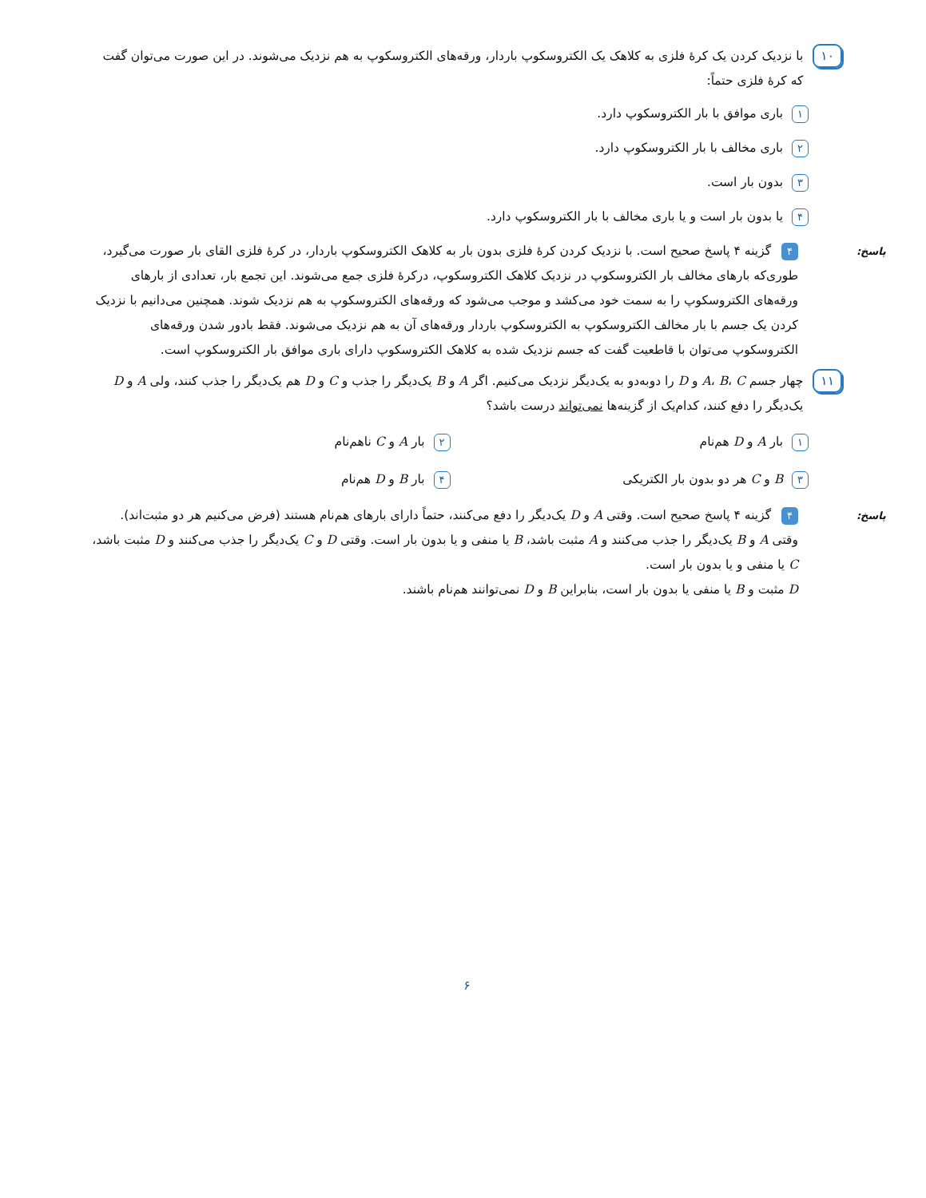۱۰
با نزدیک کردن یک کرهٔ فلزی به کلاهک یک الکتروسکوپ باردار، ورقه‌های الکتروسکوپ به هم نزدیک می‌شوند. در این صورت می‌توان گفت که کرهٔ فلزی حتماً:
۱ باری موافق با بار الکتروسکوپ دارد.
۲ باری مخالف با بار الکتروسکوپ دارد.
۳ بدون بار است.
۴ یا بدون بار است و یا باری مخالف با بار الکتروسکوپ دارد.
پاسخ:
۴ گزینه ۴ پاسخ صحیح است. با نزدیک کردن کرهٔ فلزی بدون بار به کلاهک الکتروسکوپ باردار، در کرهٔ فلزی القای بار صورت می‌گیرد، طوری‌که بارهای مخالف بار الکتروسکوپ در نزدیک کلاهک الکتروسکوپ، درکرهٔ فلزی جمع می‌شوند. این تجمع بار، تعدادی از بارهای ورقه‌های الکتروسکوپ را به سمت خود می‌کشد و موجب می‌شود که ورقه‌های الکتروسکوپ به هم نزدیک شوند. همچنین می‌دانیم با نزدیک کردن یک جسم با بار مخالف الکتروسکوپ به الکتروسکوپ باردار ورقه‌های آن به هم نزدیک می‌شوند. فقط بادور شدن ورقه‌های الکتروسکوپ می‌توان با قاطعیت گفت که جسم نزدیک شده به کلاهک الکتروسکوپ دارای باری موافق بار الکتروسکوپ است.
۱۱
چهار جسم A، B، C و D را دوبه‌دو به یک‌دیگر نزدیک می‌کنیم. اگر A و B یک‌دیگر را جذب و C و D هم یک‌دیگر را جذب کنند، ولی A و D یک‌دیگر را دفع کنند، کدام‌یک از گزینه‌ها نمی‌تواند درست باشد؟
۱ بار A و D هم‌نام
۲ بار A و C ناهم‌نام
۳ B و C هر دو بدون بار الکتریکی
۴ بار B و D هم‌نام
پاسخ:
۴ گزینه ۴ پاسخ صحیح است. وقتی A و D یک‌دیگر را دفع می‌کنند، حتماً دارای بارهای هم‌نام هستند (فرض می‌کنیم هر دو مثبت‌اند). وقتی A و B یک‌دیگر را جذب می‌کنند و A مثبت باشد، B یا منفی و یا بدون بار است. وقتی D و C یک‌دیگر را جذب می‌کنند و D مثبت باشد، C یا منفی و یا بدون بار است.
D مثبت و B یا منفی یا بدون بار است، بنابراین B و D نمی‌توانند هم‌نام باشند.
۶